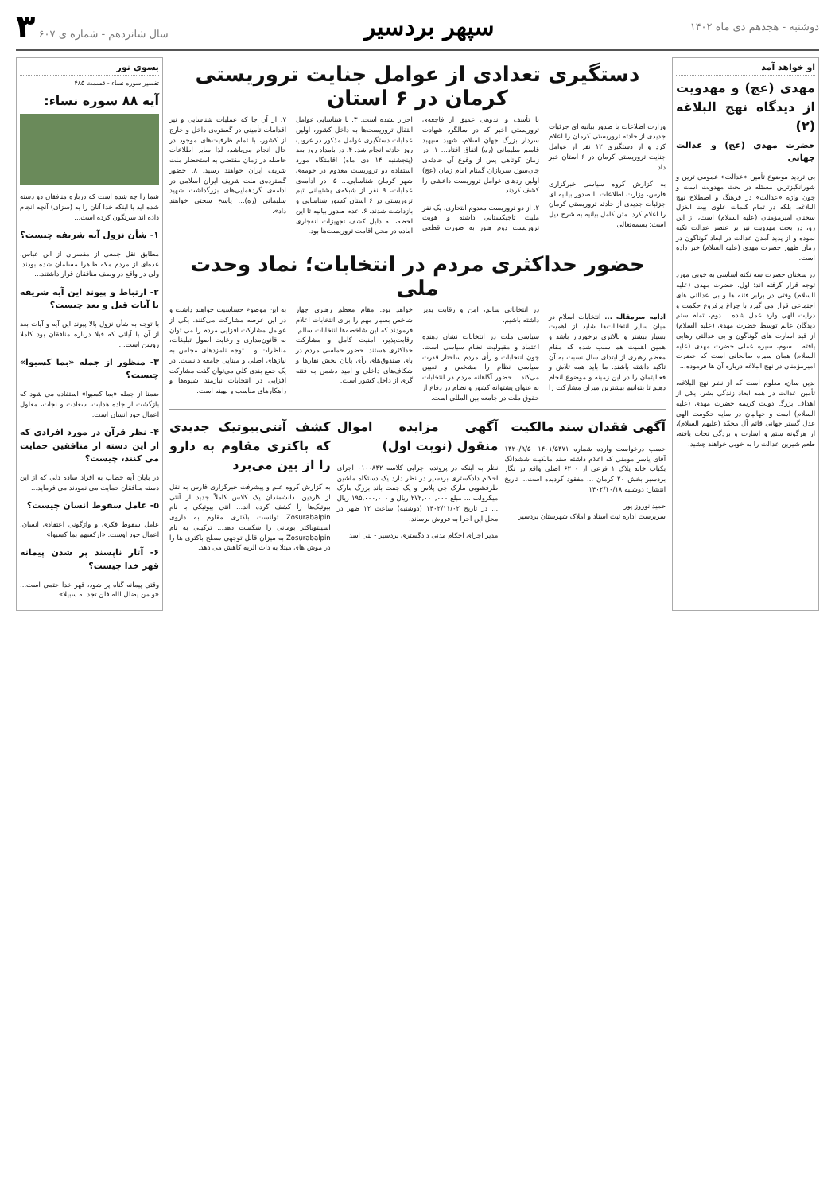دوشنبه - هجدهم دی ماه ۱۴۰۲ سپهر بردسیر سال شانزدهم - شماره ی ۶۰۷ ۳
او خواهد آمد
مهدی (عج) و مهدویت از دیدگاه نهج البلاغه (۲)
حضرت مهدی (عج) و عدالت جهانی
بی تردید موضوع تأمین «عدالت» عمومی ترین و شورانگیزترین مسئله در بحث مهدویت است و چون واژه «عدالت» در فرهنگ و اصطلاح نهج البلاغه، بلکه در تمام کلمات علوی بیت الغزل سخنان امیرمؤمنان (علیه السلام) است، از این رو، در بحث مهدویت نیز بر عنصر عدالت تکیه نموده و از پدید آمدن عدالت در ابعاد گوناگون در زمان ظهور حضرت مهدی (علیه السلام) خبر داده است.
در سخنان حضرت سه نکته اساسی به خوبی مورد توجه قرار گرفته اند: اول، حضرت مهدی (علیه السلام) وقتی در برابر فتنه ها و بی عدالتی های اجتماعی قرار می گیرد با چراغ پرفروغ حکمت و درایت الهی وارد عمل شده... دوم، تمام ستم دیدگان عالم توسط حضرت مهدی (علیه السلام) از قید اسارت های گوناگون و بی عدالتی رهایی یافته... سوم، سیره عملی حضرت مهدی (علیه السلام) همان سیره صالحانی است که حضرت امیرمؤمنان در نهج البلاغه درباره آن ها فرموده...
بدین سان، معلوم است که از نظر نهج البلاغه، تأمین عدالت در همه ابعاد زندگی بشر، یکی از اهداف بزرگ دولت کریمه حضرت مهدی (علیه السلام) است و جهانیان در سایه حکومت الهی عدل گستر جهانی قائم آل محمّد (علیهم السلام)، از هرگونه ستم و اسارت و بردگی نجات یافته، طعم شیرین عدالت را به خوبی خواهند چشید.
دستگیری تعدادی از عوامل جنایت تروریستی کرمان در ۶ استان
وزارت اطلاعات با صدور بیانیه ای جزئیات جدیدی از حادثه تروریستی کرمان را اعلام کرد و از دستگیری ۱۲ نفر از عوامل جنایت تروریستی کرمان در ۶ استان خبر داد.
به گزارش گروه سیاسی خبرگزاری فارس، وزارت اطلاعات با صدور بیانیه ای جزئیات جدیدی از حادثه تروریستی کرمان را اعلام کرد. متن کامل بیانیه به شرح ذیل است: بسمه‌تعالی
با تأسف و اندوهی عمیق از فاجعه‌ی تروریستی اخیر که در سالگرد شهادت سردار بزرگ جهان اسلام، شهید سپهبد قاسم سلیمانی (ره) اتفاق افتاد... ۱. در زمان کوتاهی پس از وقوع آن حادثه‌ی جان‌سوز، سربازان گمنام امام زمان (عج) اولین ردهای عوامل تروریست داعشی را کشف کردند.
۲. از دو تروریست معدوم انتحاری، یک نفر ملیت تاجیکستانی داشته و هویت تروریست دوم هنوز به صورت قطعی احراز نشده است. ۳. با شناسایی عوامل انتقال تروریست‌ها به داخل کشور، اولین عملیات دستگیری عوامل مذکور در غروب روز حادثه انجام شد. ۴. در بامداد روز بعد (پنجشنبه ۱۴ دی ماه) اقامتگاه مورد استفاده دو تروریست معدوم در حومه‌ی شهر کرمان شناسایی... ۵. در ادامه‌ی عملیات، ۹ نفر از شبکه‌ی پشتیبانی تیم تروریستی در ۶ استان کشور شناسایی و بازداشت شدند. ۶. عدم صدور بیانیه تا این لحظه، به دلیل کشف تجهیزات انفجاری آماده در محل اقامت تروریست‌ها بود.
۷. از آن جا که عملیات شناسایی و نیز اقدامات تأمینی در گستره‌ی داخل و خارج از کشور، با تمام ظرفیت‌های موجود در حال انجام می‌باشد، لذا سایر اطلاعات حاصله در زمان مقتضی به استحضار ملت شریف ایران خواهند رسید. ۸. حضور گسترده‌ی ملت شریف ایران اسلامی در ادامه‌ی گردهمایی‌های بزرگداشت شهید سلیمانی (ره)... پاسخ سختی خواهند داد».
حضور حداکثری مردم در انتخابات؛ نماد وحدت ملی
ادامه سرمقاله ... انتخابات اسلام در میان سایر انتخابات‌ها شاید از اهمیت بسیار بیشتر و بالاتری برخوردار باشد و همین اهمیت هم سبب شده که مقام معظم رهبری از ابتدای سال نسبت به آن تاکید داشته باشند. ما باید همه تلاش و فعالیتمان را در این زمینه و موضوع انجام دهیم تا بتوانیم بیشترین میزان مشارکت را در انتخاباتی سالم، امن و رقابت پذیر داشته باشیم.
سیاسی ملت در انتخابات نشان دهنده اعتماد و مقبولیت نظام سیاسی است. چون انتخابات و رأی مردم ساختار قدرت سیاسی نظام را مشخص و تعیین می‌کند... حضور آگاهانه مردم در انتخابات به عنوان پشتوانه کشور و نظام در دفاع از حقوق ملت در جامعه بین المللی است.
خواهد بود. مقام معظم رهبری چهار شاخص بسیار مهم را برای انتخابات اعلام فرمودند که این شاخصه‌ها انتخابات سالم، رقابت‌پذیر، امنیت کامل و مشارکت حداکثری هستند. حضور حماسی مردم در پای صندوق‌های رأی پایان بخش نقارها و شکاف‌های داخلی و امید دشمن به فتنه گری از داخل کشور است.
به این موضوع حساسیت خواهند داشت و در این عرصه مشارکت می‌کنند. یکی از عوامل مشارکت افزایی مردم را می توان به قانون‌مداری و رعایت اصول تبلیغات، مناظرات و... توجه نامزدهای مجلس به نیازهای اصلی و مبنایی جامعه دانست. در یک جمع بندی کلی می‌توان گفت مشارکت افزایی در انتخابات نیازمند شیوه‌ها و راهکارهای مناسب و بهینه است.
آگهی فقدان سند مالکیت
حسب درخواست وارده شماره ۱۴۰۱/۵۴۷۱- ۱۴۲۰/۹/۵ آقای یاسر مومنی که اعلام داشته سند مالکیت ششدانگ یکباب خانه پلاک ۱ فرعی از ۶۲۰۰ اصلی واقع در نگار بردسیر بخش ۲۰ کرمان ... مفقود گردیده است... تاریخ انتشار: دوشنبه ۱۴۰۲/۱۰/۱۸
حمید نوروز پور
سرپرست اداره ثبت اسناد و املاک شهرستان بردسیر
آگهی مزایده اموال منقول (نوبت اول)
نظر به اینکه در پرونده اجرایی کلاسه ۰۱۰۰۸۴۲ اجرای احکام دادگستری بردسیر در نظر دارد یک دستگاه ماشین ظرفشویی مارک جی پلاس و یک جفت باند بزرگ مارک میکرولب ... مبلغ ۲۷۲,۰۰۰,۰۰۰ ریال و ۱۹۵,۰۰۰,۰۰۰ ریال ... در تاریخ ۱۴۰۲/۱۱/۰۲ (دوشنبه) ساعت ۱۲ ظهر در محل این اجرا به فروش برساند.
مدیر اجرای احکام مدنی دادگستری بردسیر - بنی اسد
کشف آنتی‌بیوتیک جدیدی که باکتری مقاوم به دارو را از بین می‌برد
به گزارش گروه علم و پیشرفت خبرگزاری فارس به نقل از کاردین، دانشمندان یک کلاس کاملاً جدید از آنتی بیوتیک‌ها را کشف کرده اند... آنتی بیوتیکی با نام Zosurabalpin توانست باکتری مقاوم به داروی اسینتوباکتر بومانی را شکست دهد... ترکیبی به نام Zosurabalpin به میزان قابل توجهی سطح باکتری ها را در موش های مبتلا به ذات الریه کاهش می دهد.
بسوی نور
تفسیر سوره نساء - قسمت ۴۸۵
آیه ۸۸ سوره نساء:
شما را چه شده است که درباره منافقان دو دسته شده اید با اینکه خدا آنان را به (سزای) آنچه انجام داده اند سرنگون کرده است...
۱- شأن نزول آیه شریفه چیست؟
مطابق نقل جمعی از مفسران از ابن عباس، عده‌ای از مردم مکه ظاهرا مسلمان شده بودند. ولی در واقع در وصف منافقان قرار داشتند...
۲- ارتباط و پیوند این آیه شریفه با آیات قبل و بعد چیست؟
با توجه به شأن نزول بالا پیوند این آیه و آیات بعد از آن با آیاتی که قبلا درباره منافقان بود کاملا روشن است...
۳- منظور از جمله «بما کسبوا» چیست؟
ضمنا از جمله «بما کسبوا» استفاده می شود که بازگشت از جاده هدایت، سعادت و نجات، معلول اعمال خود انسان است.
۴- نظر قرآن در مورد افرادی که از این دسته از منافقین حمایت می کنند، چیست؟
در پایان آیه خطاب به افراد ساده دلی که از این دسته منافقان حمایت می نمودند می فرماید...
۵- عامل سقوط انسان چیست؟
عامل سقوط فکری و واژگونی اعتقادی انسان، اعمال خود اوست. «ارکسهم بما کسبوا»
۶- آثار ناپسند پر شدن پیمانه قهر خدا چیست؟
وقتی پیمانه گناه پر شود، قهر خدا حتمی است... «و من یضلل الله فلن تجد له سبیلا»